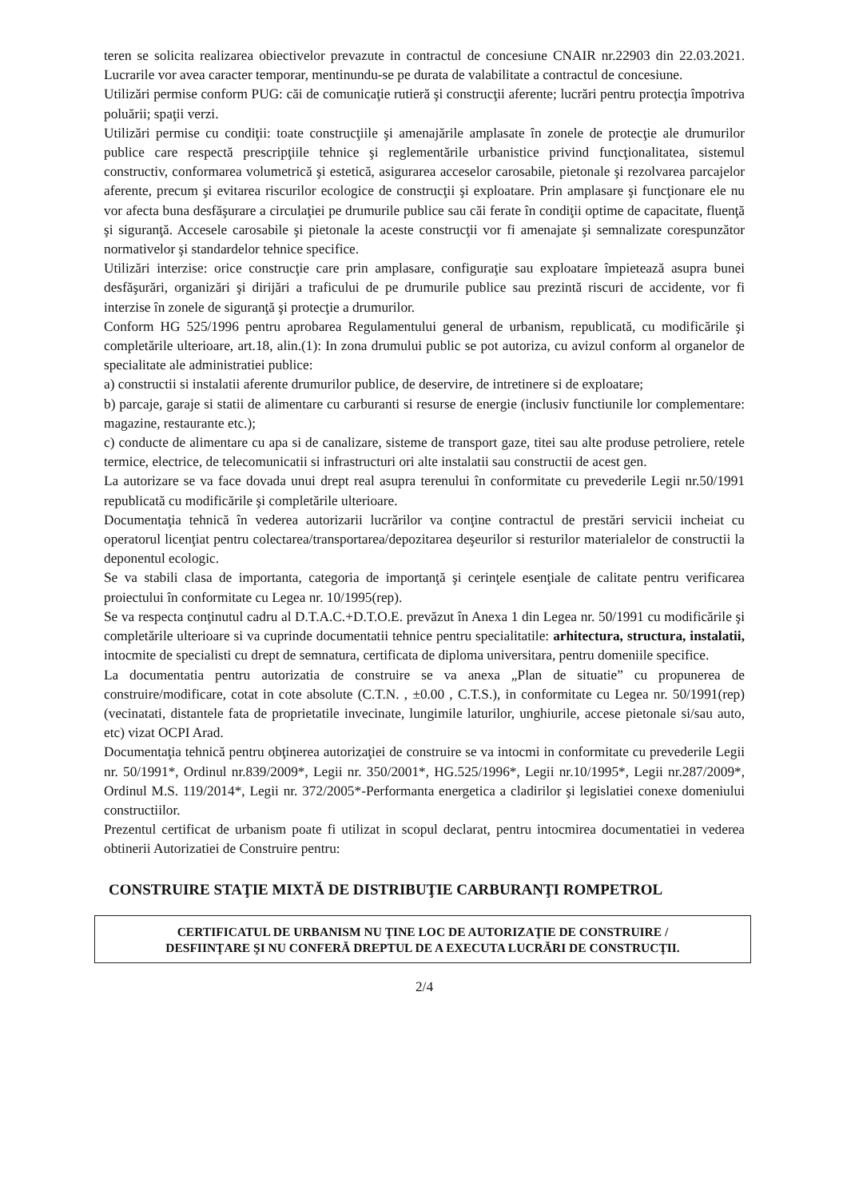teren se solicita realizarea obiectivelor prevazute in contractul de concesiune CNAIR nr.22903 din 22.03.2021. Lucrarile vor avea caracter temporar, mentinundu-se pe durata de valabilitate a contractul de concesiune.
Utilizări permise conform PUG: căi de comunicaţie rutieră şi construcţii aferente; lucrări pentru protecţia împotriva poluării; spaţii verzi.
Utilizări permise cu condiţii: toate construcţiile şi amenajările amplasate în zonele de protecţie ale drumurilor publice care respectă prescripţiile tehnice şi reglementările urbanistice privind funcţionalitatea, sistemul constructiv, conformarea volumetrică şi estetică, asigurarea acceselor carosabile, pietonale şi rezolvarea parcajelor aferente, precum şi evitarea riscurilor ecologice de construcţii şi exploatare. Prin amplasare şi funcţionare ele nu vor afecta buna desfăşurare a circulaţiei pe drumurile publice sau căi ferate în condiţii optime de capacitate, fluenţă şi siguranţă. Accesele carosabile şi pietonale la aceste construcţii vor fi amenajate şi semnalizate corespunzător normativelor şi standardelor tehnice specifice.
Utilizări interzise: orice construcţie care prin amplasare, configuraţie sau exploatare împietează asupra bunei desfăşurări, organizări şi dirijări a traficului de pe drumurile publice sau prezintă riscuri de accidente, vor fi interzise în zonele de siguranţă şi protecţie a drumurilor.
Conform HG 525/1996 pentru aprobarea Regulamentului general de urbanism, republicată, cu modificările şi completările ulterioare, art.18, alin.(1): In zona drumului public se pot autoriza, cu avizul conform al organelor de specialitate ale administratiei publice:
a) constructii si instalatii aferente drumurilor publice, de deservire, de intretinere si de exploatare;
b) parcaje, garaje si statii de alimentare cu carburanti si resurse de energie (inclusiv functiunile lor complementare: magazine, restaurante etc.);
c) conducte de alimentare cu apa si de canalizare, sisteme de transport gaze, titei sau alte produse petroliere, retele termice, electrice, de telecomunicatii si infrastructuri ori alte instalatii sau constructii de acest gen.
La autorizare se va face dovada unui drept real asupra terenului în conformitate cu prevederile Legii nr.50/1991 republicată cu modificările şi completările ulterioare.
Documentaţia tehnică în vederea autorizarii lucrărilor va conţine contractul de prestări servicii incheiat cu operatorul licenţiat pentru colectarea/transportarea/depozitarea deşeurilor si resturilor materialelor de constructii la deponentul ecologic.
Se va stabili clasa de importanta, categoria de importanţă şi cerinţele esenţiale de calitate pentru verificarea proiectului în conformitate cu Legea nr. 10/1995(rep).
Se va respecta conţinutul cadru al D.T.A.C.+D.T.O.E. prevăzut în Anexa 1 din Legea nr. 50/1991 cu modificările şi completările ulterioare si va cuprinde documentatii tehnice pentru specialitatile: arhitectura, structura, instalatii, intocmite de specialisti cu drept de semnatura, certificata de diploma universitara, pentru domeniile specifice.
La documentatia pentru autorizatia de construire se va anexa „Plan de situatie” cu propunerea de construire/modificare, cotat in cote absolute (C.T.N. , ±0.00 , C.T.S.), in conformitate cu Legea nr. 50/1991(rep) (vecinatati, distantele fata de proprietatile invecinate, lungimile laturilor, unghiurile, accese pietonale si/sau auto, etc) vizat OCPI Arad.
Documentaţia tehnică pentru obţinerea autorizaţiei de construire se va intocmi in conformitate cu prevederile Legii nr. 50/1991*, Ordinul nr.839/2009*, Legii nr. 350/2001*, HG.525/1996*, Legii nr.10/1995*, Legii nr.287/2009*, Ordinul M.S. 119/2014*, Legii nr. 372/2005*-Performanta energetica a cladirilor şi legislatiei conexe domeniului constructiilor.
Prezentul certificat de urbanism poate fi utilizat in scopul declarat, pentru intocmirea documentatiei in vederea obtinerii Autorizatiei de Construire pentru:
CONSTRUIRE STAŢIE MIXTĂ DE DISTRIBUŢIE CARBURANŢI ROMPETROL
CERTIFICATUL DE URBANISM NU ŢINE LOC DE AUTORIZAŢIE DE CONSTRUIRE /
DESFIINŢARE ŞI NU CONFERĂ DREPTUL DE A EXECUTA LUCRĂRI DE CONSTRUCŢII.
2/4